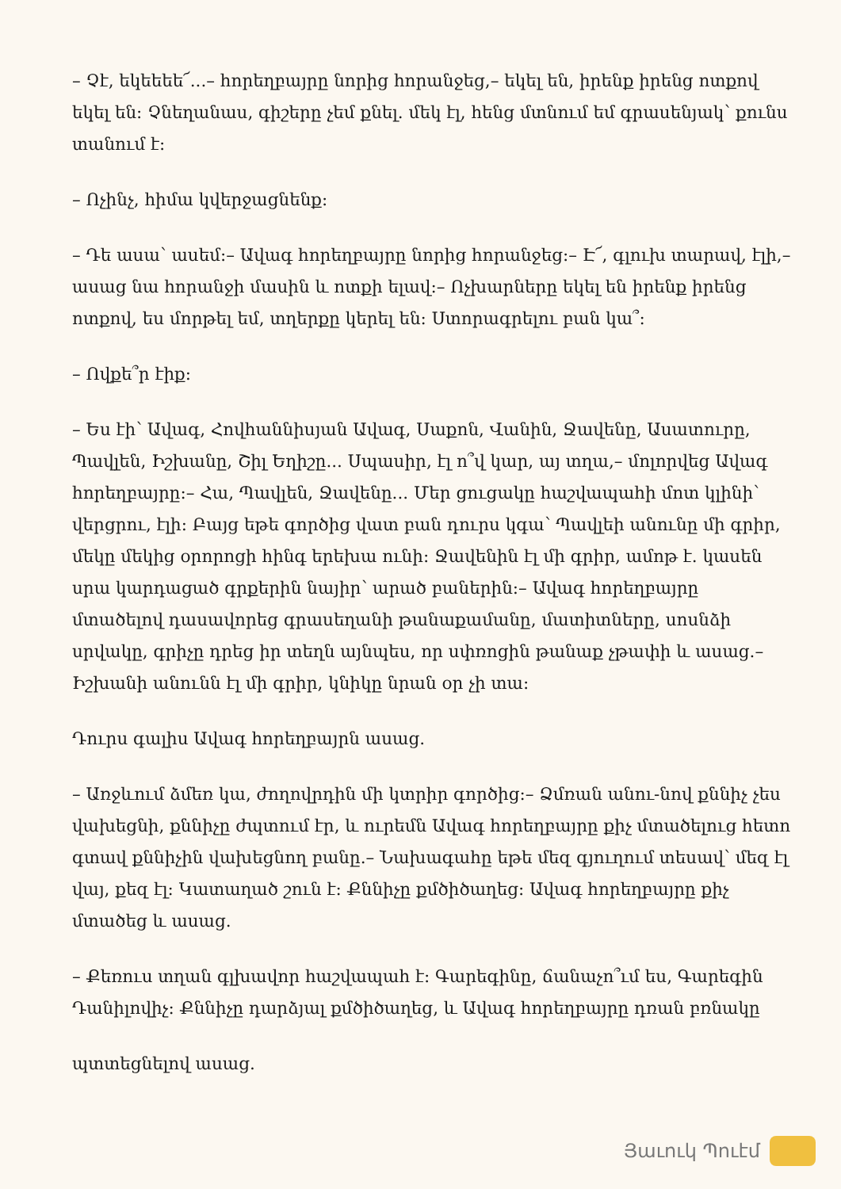– Չէ, եկեեեե՜...– հորեղբայրը նորից հորանջեց,– եկել են, իրենք իրենց ոտքով եկել են: Չնեղանաս, գիշերը չեմ քնել. մեկ էլ, հենց մտնում եմ գրասենյակ՝ քունս տանում է:
– Ոչինչ, հիմա կվերջացնենք:
– Դե ասա՝ ասեմ:– Ավագ հորեղբայրը նորից հորանջեց:– Է՜, գլուխ տարավ, էլի,– ասաց նա հորանջի մասին և ոտքի ելավ:– Ոչխարները եկել են իրենք իրենց ոտքով, ես մորթել եմ, տղերքը կերել են: Ստորագրելու բան կա՞:
– Ովքե՞ր էիք:
– Ես էի՝ Ավագ, Հովհաննիսյան Ավագ, Սաքոն, Վանին, Ջավենը, Ասատուրը, Պավլեն, Իշխանը, Շիլ Եղիշը... Սպասիր, էլ ո՞վ կար, այ տղա,– մոլորվեց Ավագ հորեղբայրը:– Հա, Պավլեն, Ջավենը... Մեր ցուցակը հաշվապահի մոտ կլինի՝ վերցրու, էլի: Բայց եթե գործից վատ բան դուրս կգա՝ Պավլեի անունը մի գրիր, մեկը մեկից օրորոցի հինգ երեխա ունի: Ջավենին էլ մի գրիր, ամոթ է. կասեն սրա կարդացած գրքերին նայիր՝ արած բաներին:– Ավագ հորեղբայրը մտածելով դասավորեց գրասեղանի թանաքամանը, մատիտները, սոսնձի սրվակը, գրիչը դրեց իր տեղն այնպես, որ սփռոցին թանաք չթափի և ասաց.– Իշխանի անունն էլ մի գրիր, կնիկը նրան օր չի տա:
Դուրս գալիս Ավագ հորեղբայրն ասաց.
– Առջևում ձմեռ կա, ժողովրդին մի կտրիր գործից:– Ձմռան անու-նով քննիչ չես վախեցնի, քննիչը ժպտում էր, և ուրեմն Ավագ հորեղբայրը քիչ մտածելուց հետո գտավ քննիչին վախեցնող բանը.– Նախագահը եթե մեզ գյուղում տեսավ՝ մեզ էլ վայ, քեզ էլ: Կատաղած շուն է: Քննիչը քմծիծաղեց: Ավագ հորեղբայրը քիչ մտածեց և ասաց.
– Քեռուս տղան գլխավոր հաշվապահ է: Գարեգինը, ճանաչո՞ւմ ես, Գարեգին Դանիլովիչ: Քննիչը դարձյալ քմծիծաղեց, և Ավագ հորեղբայրը դռան բռնակը
պտտեցնելով ասաց.
Յաւուկ Պուէմ